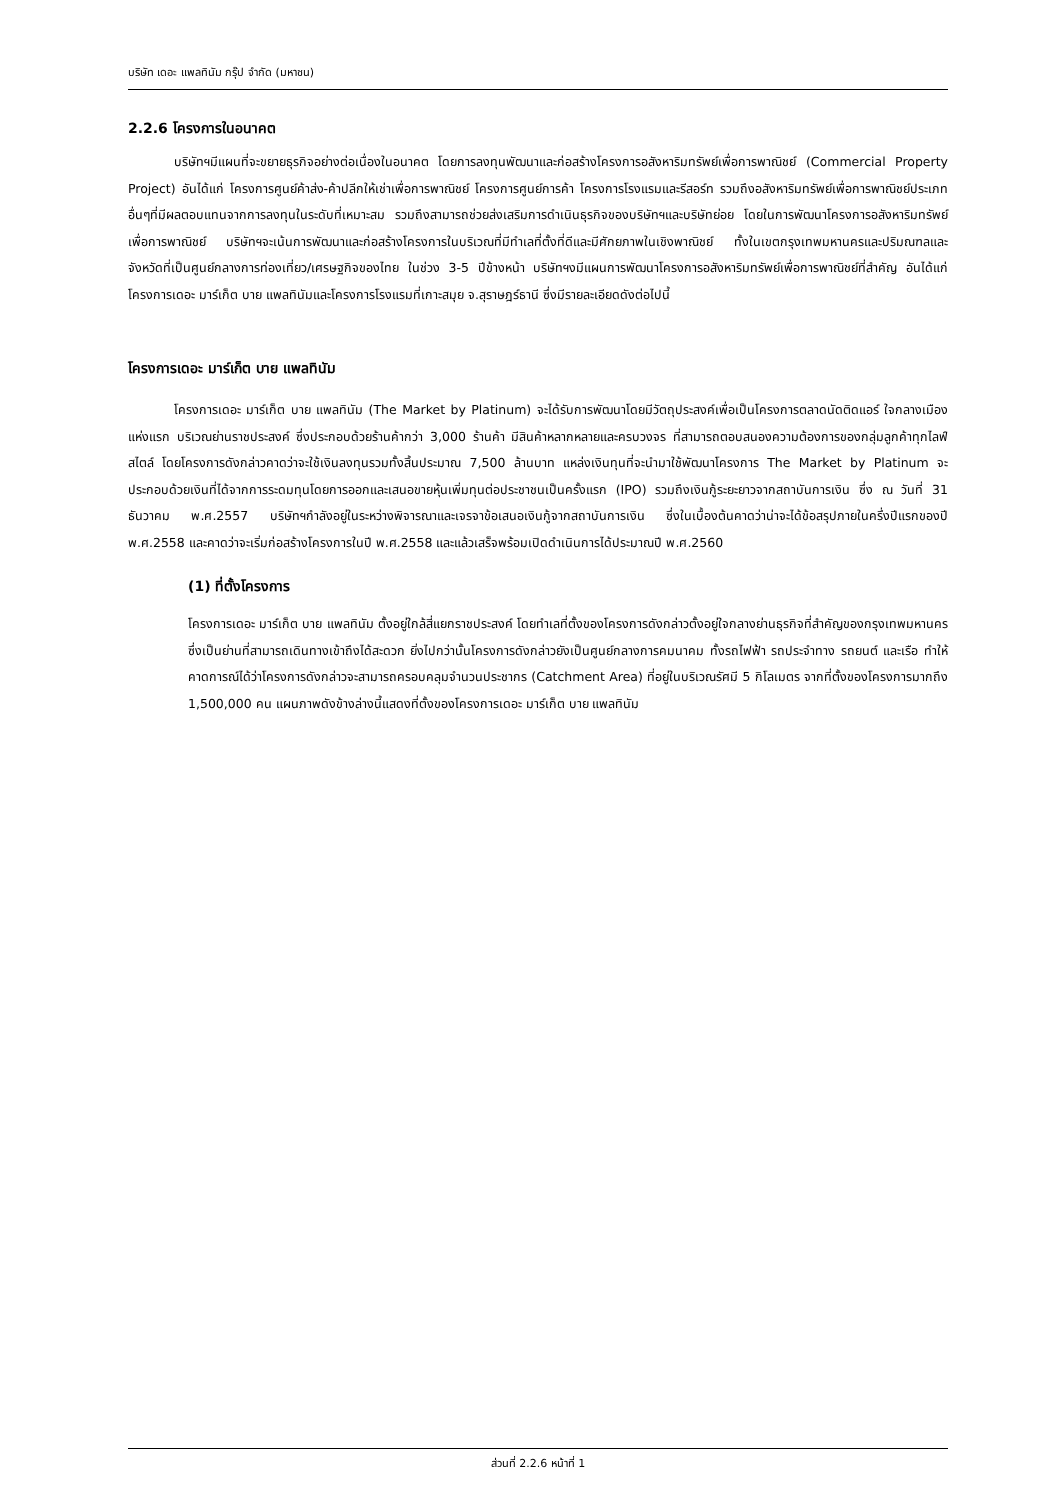บริษัท เดอะ แพลทินัม กรุ๊ป จำกัด (มหาชน)
2.2.6 โครงการในอนาคต
บริษัทฯมีแผนที่จะขยายธุรกิจอย่างต่อเนื่องในอนาคต โดยการลงทุนพัฒนาและก่อสร้างโครงการอสังหาริมทรัพย์เพื่อการพาณิชย์ (Commercial Property Project) อันได้แก่ โครงการศูนย์ค้าส่ง-ค้าปลีกให้เช่าเพื่อการพาณิชย์ โครงการศูนย์การค้า โครงการโรงแรมและรีสอร์ท รวมถึงอสังหาริมทรัพย์เพื่อการพาณิชย์ประเภทอื่นๆที่มีผลตอบแทนจากการลงทุนในระดับที่เหมาะสม รวมถึงสามารถช่วยส่งเสริมการดำเนินธุรกิจของบริษัทฯและบริษัทย่อย โดยในการพัฒนาโครงการอสังหาริมทรัพย์เพื่อการพาณิชย์ บริษัทฯจะเน้นการพัฒนาและก่อสร้างโครงการในบริเวณที่มีทำเลที่ตั้งที่ดีและมีศักยภาพในเชิงพาณิชย์ ทั้งในเขตกรุงเทพมหานครและปริมณฑลและจังหวัดที่เป็นศูนย์กลางการท่องเที่ยว/เศรษฐกิจของไทย ในช่วง 3-5 ปีข้างหน้า บริษัทฯงมีแผนการพัฒนาโครงการอสังหาริมทรัพย์เพื่อการพาณิชย์ที่สำคัญ อันได้แก่ โครงการเดอะ มาร์เก็ต บาย แพลทินัมและโครงการโรงแรมที่เกาะสมุย จ.สุราษฎร์ธานี ซึ่งมีรายละเอียดดังต่อไปนี้
โครงการเดอะ มาร์เก็ต บาย แพลทินัม
โครงการเดอะ มาร์เก็ต บาย แพลทินัม (The Market by Platinum) จะได้รับการพัฒนาโดยมีวัตถุประสงค์เพื่อเป็นโครงการตลาดนัดติดแอร์ ใจกลางเมืองแห่งแรก บริเวณย่านราชประสงค์ ซึ่งประกอบด้วยร้านค้ากว่า 3,000 ร้านค้า มีสินค้าหลากหลายและครบวงจร ที่สามารถตอบสนองความต้องการของกลุ่มลูกค้าทุกไลฟ์สไตล์ โดยโครงการดังกล่าวคาดว่าจะใช้เงินลงทุนรวมทั้งสิ้นประมาณ 7,500 ล้านบาท แหล่งเงินทุนที่จะนำมาใช้พัฒนาโครงการ The Market by Platinum จะประกอบด้วยเงินที่ได้จากการระดมทุนโดยการออกและเสนอขายหุ้นเพิ่มทุนต่อประชาชนเป็นครั้งแรก (IPO) รวมถึงเงินกู้ระยะยาวจากสถาบันการเงิน ซึ่ง ณ วันที่ 31 ธันวาคม พ.ศ.2557 บริษัทฯกำลังอยู่ในระหว่างพิจารณาและเจรจาข้อเสนอเงินกู้จากสถาบันการเงิน ซึ่งในเบื้องต้นคาดว่าน่าจะได้ข้อสรุปภายในครึ่งปีแรกของปี พ.ศ.2558 และคาดว่าจะเริ่มก่อสร้างโครงการในปี พ.ศ.2558 และแล้วเสร็จพร้อมเปิดดำเนินการได้ประมาณปี พ.ศ.2560
(1) ที่ตั้งโครงการ
โครงการเดอะ มาร์เก็ต บาย แพลทินัม ตั้งอยู่ใกล้สี่แยกราชประสงค์ โดยทำเลที่ตั้งของโครงการดังกล่าวตั้งอยู่ใจกลางย่านธุรกิจที่สำคัญของกรุงเทพมหานคร ซึ่งเป็นย่านที่สามารถเดินทางเข้าถึงได้สะดวก ยิ่งไปกว่านั้นโครงการดังกล่าวยังเป็นศูนย์กลางการคมนาคม ทั้งรถไฟฟ้า รถประจำทาง รถยนต์ และเรือ ทำให้คาดการณ์ได้ว่าโครงการดังกล่าวจะสามารถครอบคลุมจำนวนประชากร (Catchment Area) ที่อยู่ในบริเวณรัศมี 5 กิโลเมตร จากที่ตั้งของโครงการมากถึง 1,500,000 คน แผนภาพดังข้างล่างนี้แสดงที่ตั้งของโครงการเดอะ มาร์เก็ต บาย แพลทินัม
ส่วนที่ 2.2.6 หน้าที่ 1